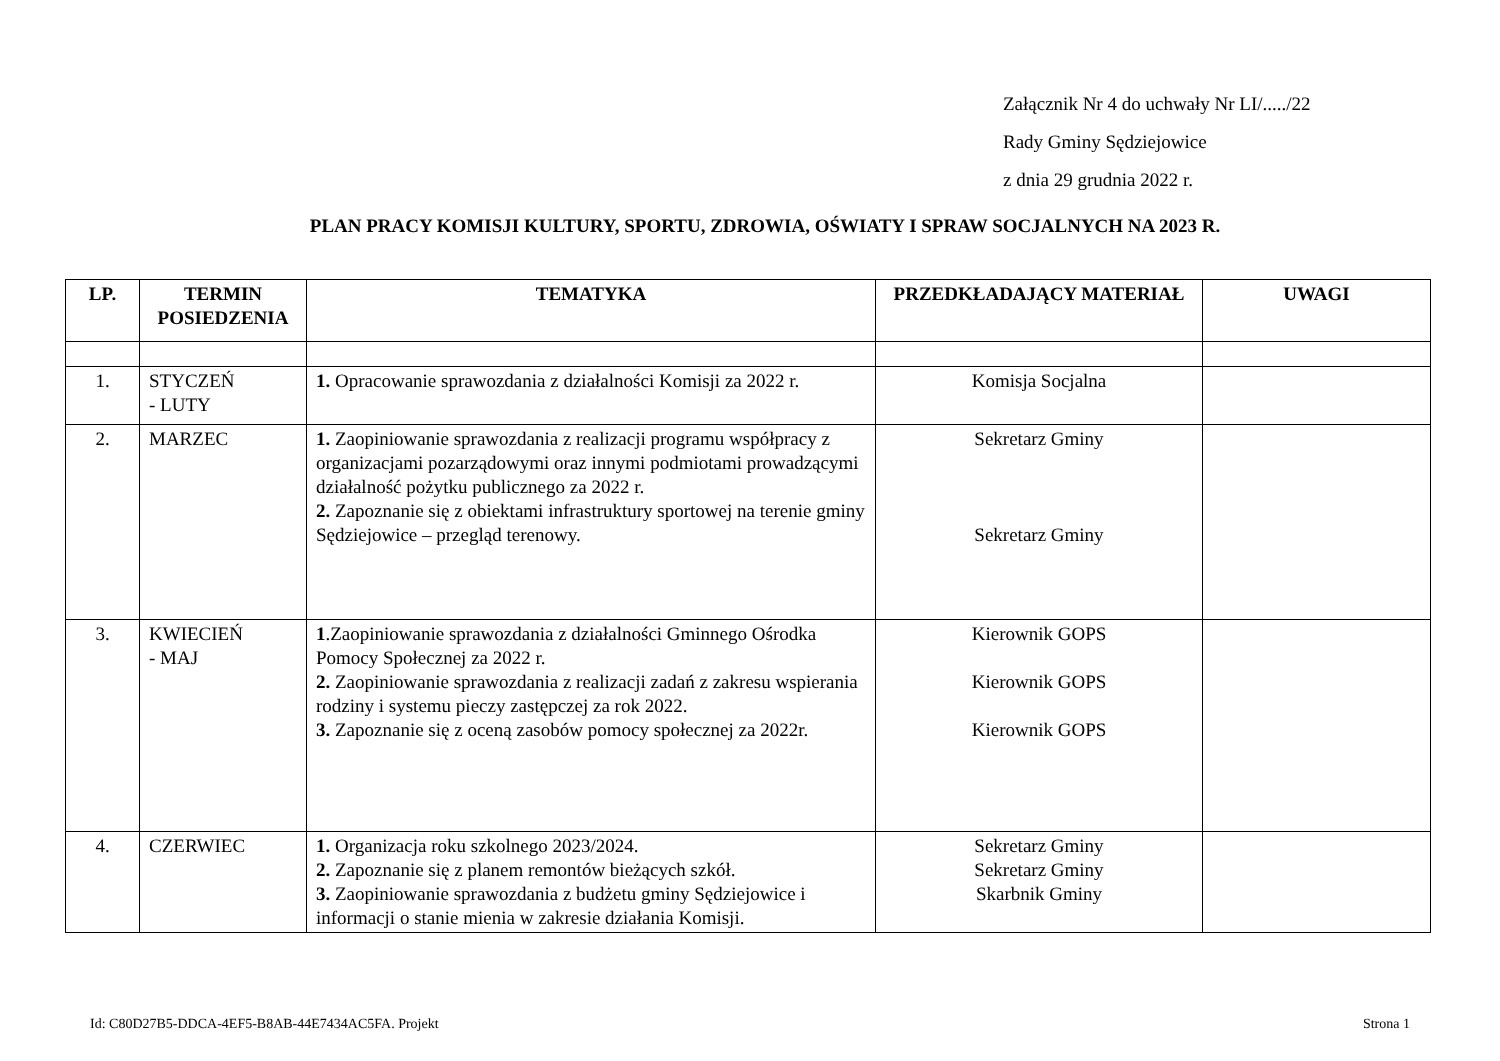Załącznik Nr 4 do uchwały Nr LI/...../22
Rady Gminy Sędziejowice
z dnia 29 grudnia 2022 r.
PLAN PRACY KOMISJI KULTURY, SPORTU, ZDROWIA, OŚWIATY I SPRAW SOCJALNYCH NA 2023 R.
| LP. | TERMIN POSIEDZENIA | TEMATYKA | PRZEDKŁADAJĄCY MATERIAŁ | UWAGI |
| --- | --- | --- | --- | --- |
| 1. | STYCZEŃ - LUTY | 1. Opracowanie sprawozdania z działalności Komisji za 2022 r. | Komisja Socjalna | |
| 2. | MARZEC | 1. Zaopiniowanie sprawozdania z realizacji programu współpracy z organizacjami pozarządowymi oraz innymi podmiotami prowadzącymi działalność pożytku publicznego za 2022 r. 2. Zapoznanie się z obiektami infrastruktury sportowej na terenie gminy Sędziejowice – przegląd terenowy. | Sekretarz Gminy Sekretarz Gminy | |
| 3. | KWIECIEŃ - MAJ | 1 .Zaopiniowanie sprawozdania z działalności Gminnego Ośrodka Pomocy Społecznej za 2022 r. 2. Zaopiniowanie sprawozdania z realizacji zadań z zakresu wspierania rodziny i systemu pieczy zastępczej za rok 2022. 3. Zapoznanie się z oceną zasobów pomocy społecznej za 2022r. | Kierownik GOPS Kierownik GOPS Kierownik GOPS | |
| 4. | CZERWIEC | 1. Organizacja roku szkolnego 2023/2024. 2. Zapoznanie się z planem remontów bieżących szkół. 3. Zaopiniowanie sprawozdania z budżetu gminy Sędziejowice i informacji o stanie mienia w zakresie działania Komisji. | Sekretarz Gminy Sekretarz Gminy Skarbnik Gminy | |
Id: C80D27B5-DDCA-4EF5-B8AB-44E7434AC5FA. Projekt Strona 1